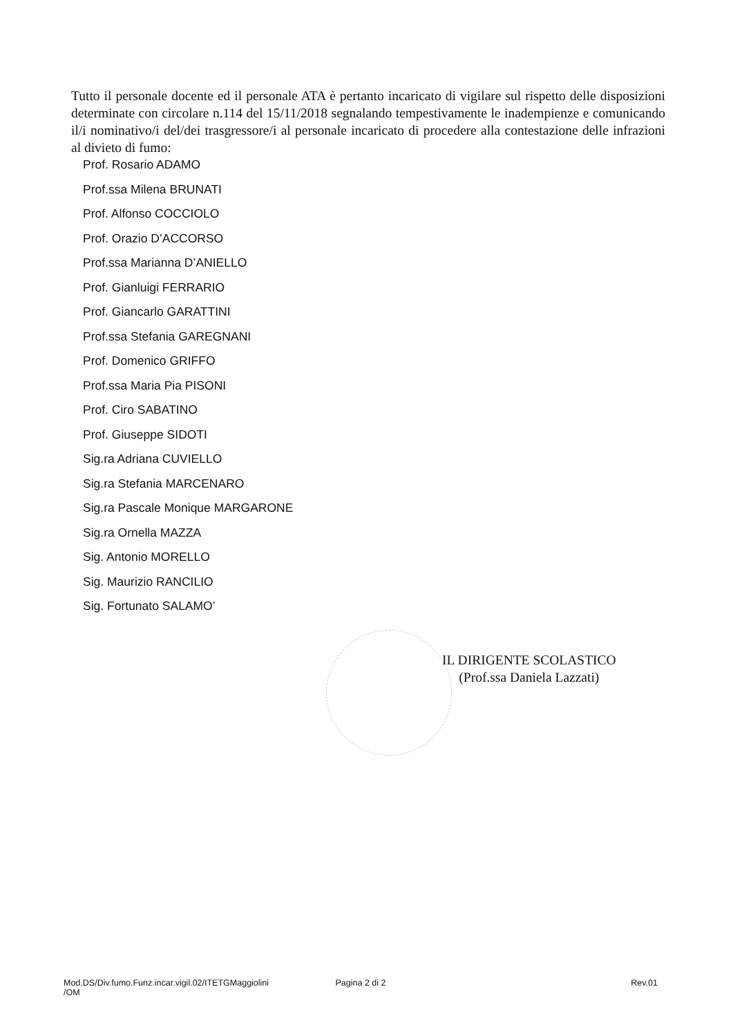Tutto il personale docente ed il personale ATA è pertanto incaricato di vigilare sul rispetto delle disposizioni determinate con circolare n.114 del 15/11/2018 segnalando tempestivamente le inadempienze e comunicando il/i nominativo/i del/dei trasgressore/i al personale incaricato di procedere alla contestazione delle infrazioni al divieto di fumo:
Prof. Rosario ADAMO
Prof.ssa Milena BRUNATI
Prof. Alfonso COCCIOLO
Prof. Orazio D’ACCORSO
Prof.ssa Marianna D’ANIELLO
Prof. Gianluigi FERRARIO
Prof. Giancarlo GARATTINI
Prof.ssa Stefania GAREGNANI
Prof. Domenico GRIFFO
Prof.ssa Maria Pia PISONI
Prof. Ciro SABATINO
Prof. Giuseppe SIDOTI
Sig.ra Adriana CUVIELLO
Sig.ra Stefania MARCENARO
Sig.ra Pascale Monique MARGARONE
Sig.ra Ornella MAZZA
Sig. Antonio MORELLO
Sig. Maurizio RANCILIO
Sig. Fortunato SALAMO’
IL DIRIGENTE SCOLASTICO
(Prof.ssa Daniela Lazzati)
Mod.DS/Div.fumo.Funz.incar.vigil.02/ITETGMaggiolini
/OM
Pagina 2 di 2 Rev.01